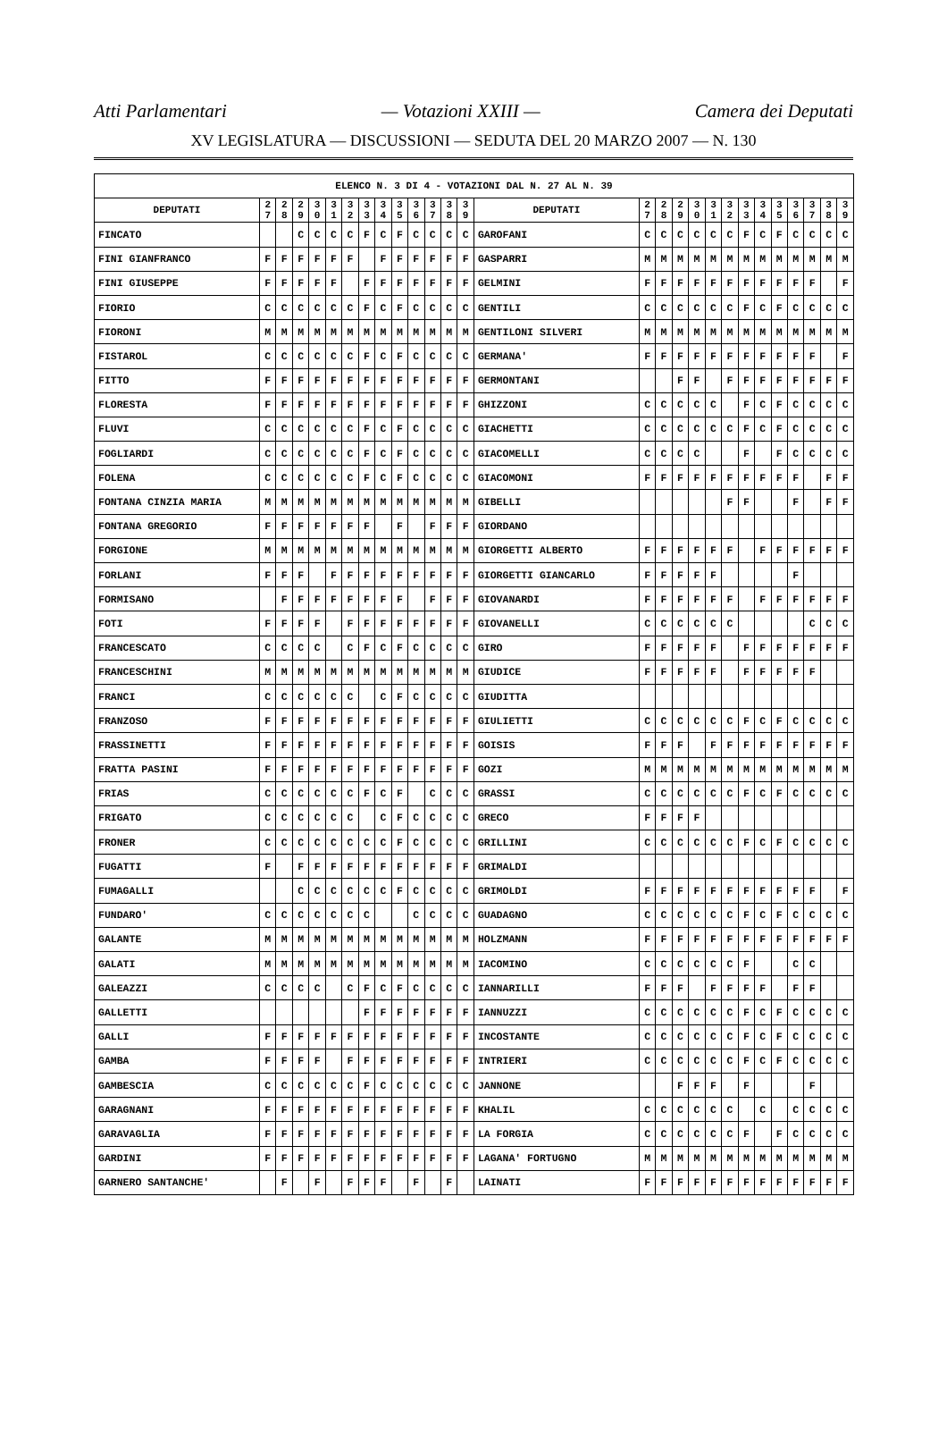Atti Parlamentari — Votazioni XXIII — Camera dei Deputati
XV LEGISLATURA — DISCUSSIONI — SEDUTA DEL 20 MARZO 2007 — N. 130
| ELENCO N. 3 DI 4 - VOTAZIONI DAL N. 27 AL N. 39 | | | | | | | | | | | | | | | | | | | | | | | | | | | |
| --- | --- | --- | --- | --- | --- | --- | --- | --- | --- | --- | --- | --- | --- | --- | --- | --- | --- | --- | --- | --- | --- | --- | --- | --- | --- | --- | --- |
| DEPUTATI | 2 7 | 2 8 | 2 9 | 3 0 | 3 1 | 3 2 | 3 3 | 3 4 | 3 5 | 3 6 | 3 7 | 3 8 | 3 9 | DEPUTATI | 2 7 | 2 8 | 2 9 | 3 0 | 3 1 | 3 2 | 3 3 | 3 4 | 3 5 | 3 6 | 3 7 | 3 8 | 3 9 |
| FINCATO | | | C | C | C | C | F | C | F | C | C | C | C | GAROFANI | C | C | C | C | C | C | F | C | F | C | C | C | C |
| FINI GIANFRANCO | F | F | F | F | F | F | | F | F | F | F | F | F | GASPARRI | M | M | M | M | M | M | M | M | M | M | M | M | M |
| FINI GIUSEPPE | F | F | F | F | F | | F | F | F | F | F | F | F | GELMINI | F | F | F | F | F | F | F | F | F | F | F | | F |
| FIORIO | C | C | C | C | C | C | F | C | F | C | C | C | C | GENTILI | C | C | C | C | C | C | F | C | F | C | C | C | C |
| FIORONI | M | M | M | M | M | M | M | M | M | M | M | M | M | GENTILONI SILVERI | M | M | M | M | M | M | M | M | M | M | M | M | M |
| FISTAROL | C | C | C | C | C | C | F | C | F | C | C | C | C | GERMANA' | F | F | F | F | F | F | F | F | F | F | F | | F |
| FITTO | F | F | F | F | F | F | F | F | F | F | F | F | F | GERMONTANI | | | F | F | | F | F | F | F | F | F | F | F |
| FLORESTA | F | F | F | F | F | F | F | F | F | F | F | F | F | GHIZZONI | C | C | C | C | C | | F | C | F | C | C | C | C |
| FLUVI | C | C | C | C | C | C | F | C | F | C | C | C | C | GIACHETTI | C | C | C | C | C | C | F | C | F | C | C | C | C |
| FOGLIARDI | C | C | C | C | C | C | F | C | F | C | C | C | C | GIACOMELLI | C | C | C | C | | | F | | F | C | C | C | C |
| FOLENA | C | C | C | C | C | C | F | C | F | C | C | C | C | GIACOMONI | F | F | F | F | F | F | F | F | F | F | | F | F |
| FONTANA CINZIA MARIA | M | M | M | M | M | M | M | M | M | M | M | M | M | GIBELLI | | | | | | F | F | | | F | | F | F |
| FONTANA GREGORIO | F | F | F | F | F | F | F | | F | | F | F | F | GIORDANO | | | | | | | | | | | | | |
| FORGIONE | M | M | M | M | M | M | M | M | M | M | M | M | M | GIORGETTI ALBERTO | F | F | F | F | F | F | | F | F | F | F | F | F |
| FORLANI | F | F | F | | F | F | F | F | F | F | F | F | F | GIORGETTI GIANCARLO | F | F | F | F | F | | | | | F | | | |
| FORMISANO | | F | F | F | F | F | F | F | F | | F | F | F | GIOVANARDI | F | F | F | F | F | F | | F | F | F | F | F | F |
| FOTI | F | F | F | F | | F | F | F | F | F | F | F | F | GIOVANELLI | C | C | C | C | C | C | | | | | C | C | C |
| FRANCESCATO | C | C | C | C | | C | F | C | F | C | C | C | C | GIRO | F | F | F | F | F | | F | F | F | F | F | F | F |
| FRANCESCHINI | M | M | M | M | M | M | M | M | M | M | M | M | M | GIUDICE | F | F | F | F | F | | F | F | F | F | F | | |
| FRANCI | C | C | C | C | C | C | | C | F | C | C | C | C | GIUDITTA | | | | | | | | | | | | | |
| FRANZOSO | F | F | F | F | F | F | F | F | F | F | F | F | F | GIULIETTI | C | C | C | C | C | C | F | C | F | C | C | C | C |
| FRASSINETTI | F | F | F | F | F | F | F | F | F | F | F | F | F | GOISIS | F | F | F | | F | F | F | F | F | F | F | F | F |
| FRATTA PASINI | F | F | F | F | F | F | F | F | F | F | F | F | F | GOZI | M | M | M | M | M | M | M | M | M | M | M | M | M |
| FRIAS | C | C | C | C | C | C | F | C | F | | C | C | C | GRASSI | C | C | C | C | C | C | F | C | F | C | C | C | C |
| FRIGATO | C | C | C | C | C | C | | C | F | C | C | C | C | GRECO | F | F | F | F | | | | | | | | | |
| FRONER | C | C | C | C | C | C | C | C | F | C | C | C | C | GRILLINI | C | C | C | C | C | C | F | C | F | C | C | C | C |
| FUGATTI | F | | F | F | F | F | F | F | F | F | F | F | F | GRIMALDI | | | | | | | | | | | | | |
| FUMAGALLI | | | C | C | C | C | C | C | F | C | C | C | C | GRIMOLDI | F | F | F | F | F | F | F | F | F | F | F | | F |
| FUNDARO' | C | C | C | C | C | C | C | | | C | C | C | C | GUADAGNO | C | C | C | C | C | C | F | C | F | C | C | C | C |
| GALANTE | M | M | M | M | M | M | M | M | M | M | M | M | M | HOLZMANN | F | F | F | F | F | F | F | F | F | F | F | F | F |
| GALATI | M | M | M | M | M | M | M | M | M | M | M | M | M | IACOMINO | C | C | C | C | C | C | F | | | C | C | | |
| GALEAZZI | C | C | C | C | | C | F | C | F | C | C | C | C | IANNARILLI | F | F | F | | F | F | F | F | | F | F | | |
| GALLETTI | | | | | | | F | F | F | F | F | F | F | IANNUZZI | C | C | C | C | C | C | F | C | F | C | C | C | C |
| GALLI | F | F | F | F | F | F | F | F | F | F | F | F | F | INCOSTANTE | C | C | C | C | C | C | F | C | F | C | C | C | C |
| GAMBA | F | F | F | F | | F | F | F | F | F | F | F | F | INTRIERI | C | C | C | C | C | C | F | C | F | C | C | C | C |
| GAMBESCIA | C | C | C | C | C | C | F | C | C | C | C | C | C | JANNONE | | | F | F | F | | F | | | | F | | |
| GARAGNANI | F | F | F | F | F | F | F | F | F | F | F | F | F | KHALIL | C | C | C | C | C | C | | C | | C | C | C | C |
| GARAVAGLIA | F | F | F | F | F | F | F | F | F | F | F | F | F | LA FORGIA | C | C | C | C | C | C | F | | F | C | C | C | C |
| GARDINI | F | F | F | F | F | F | F | F | F | F | F | F | F | LAGANA' FORTUGNO | M | M | M | M | M | M | M | M | M | M | M | M | M |
| GARNERO SANTANCHE' | | F | | F | | F | F | F | | F | | F | | LAINATI | F | F | F | F | F | F | F | F | F | F | F | F | F |